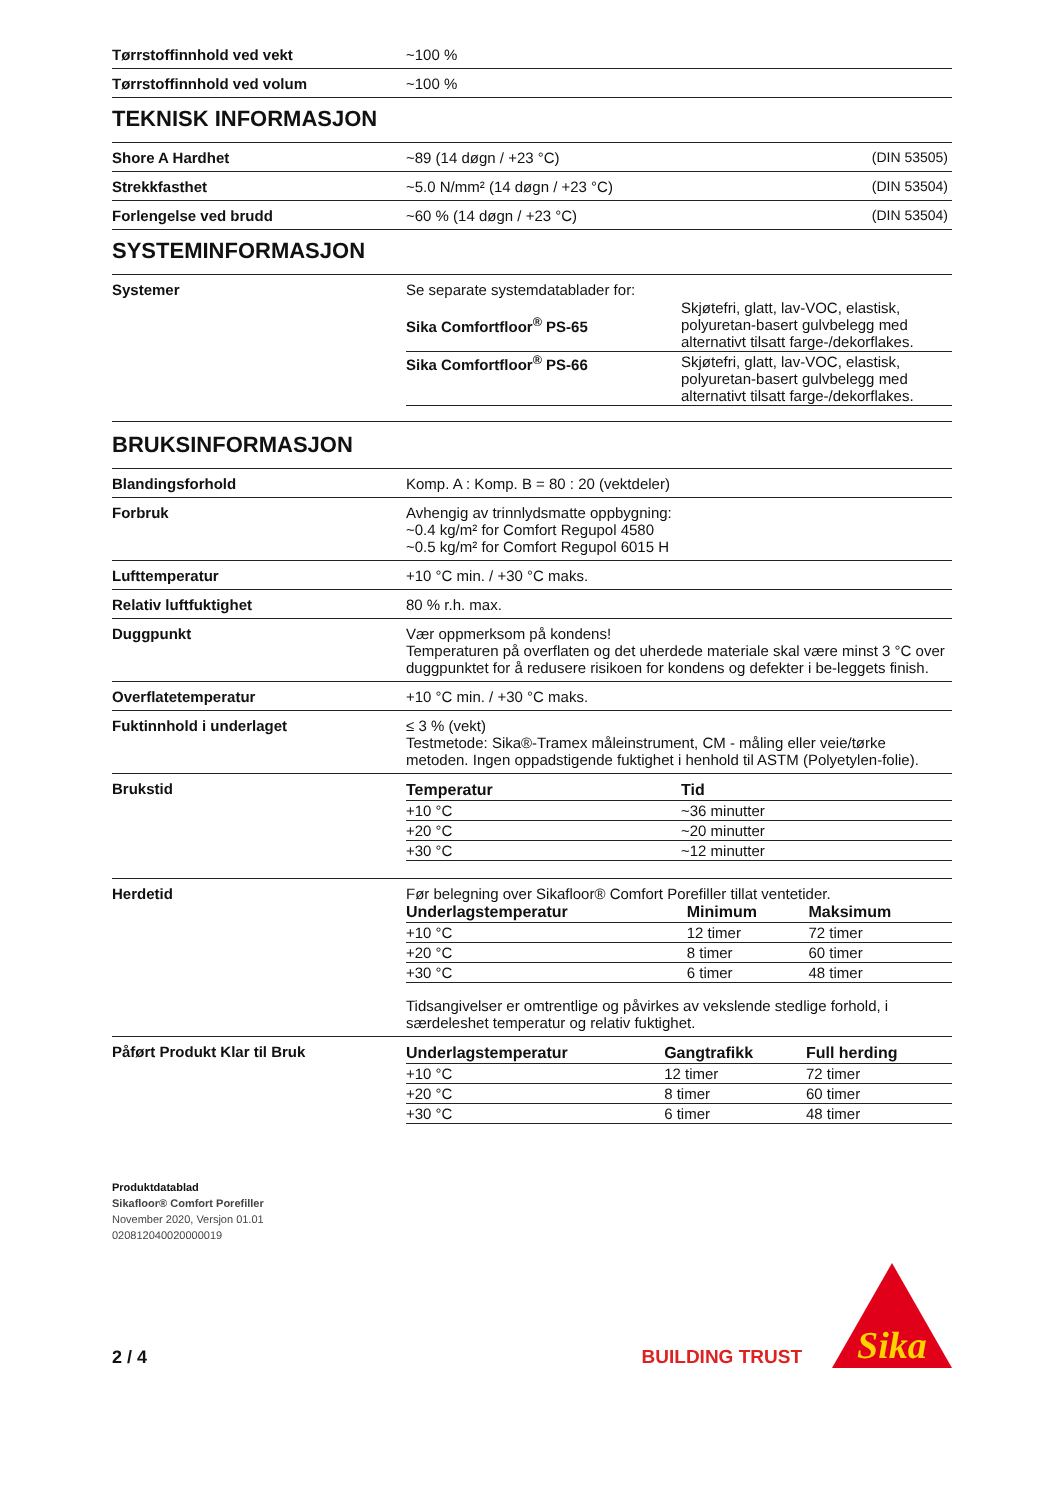| Tørrstoffinnhold ved vekt | ~100 % |
| Tørrstoffinnhold ved volum | ~100 % |
TEKNISK INFORMASJON
| Shore A Hardhet | ~89 (14 døgn / +23 °C) | (DIN 53505) |
| Strekkfasthet | ~5.0 N/mm² (14 døgn / +23 °C) | (DIN 53504) |
| Forlengelse ved brudd | ~60 % (14 døgn / +23 °C) | (DIN 53504) |
SYSTEMINFORMASJON
| Systemer | Se separate systemdatablader for: / Sika Comfortfloor<sup>®</sup> PS-65 / Skjøtefri, glatt, lav-VOC, elastisk, polyuretan-basert gulvbelegg med alternativt tilsatt farge-/dekorflakes. / / Sika Comfortfloor<sup>®</sup> PS-66 / Skjøtefri, glatt, lav-VOC, elastisk, polyuretan-basert gulvbelegg med alternativt tilsatt farge-/dekorflakes. / |
BRUKSINFORMASJON
| Blandingsforhold | Komp. A : Komp. B = 80 : 20 (vektdeler) |
| Forbruk | Avhengig av trinnlydsmatte oppbygning: ~0.4 kg/m² for Comfort Regupol 4580 ~0.5 kg/m² for Comfort Regupol 6015 H |
| Lufttemperatur | +10 °C min. / +30 °C maks. |
| Relativ luftfuktighet | 80 % r.h. max. |
| Duggpunkt | Vær oppmerksom på kondens! Temperaturen på overflaten og det uherdede materiale skal være minst 3 °C over duggpunktet for å redusere risikoen for kondens og defekter i be-leggets finish. |
| Overflatetemperatur | +10 °C min. / +30 °C maks. |
| Fuktinnhold i underlaget | ≤ 3 % (vekt) Testmetode: Sika®-Tramex måleinstrument, CM - måling eller veie/tørke metoden. Ingen oppadstigende fuktighet i henhold til ASTM (Polyetylen-folie). |
| Brukstid | / Temperatur / Tid / / --- / --- / / +10 °C / ~36 minutter / / +20 °C / ~20 minutter / / +30 °C / ~12 minutter / |
| Herdetid | Før belegning over Sikafloor® Comfort Porefiller tillat ventetider. / Underlagstemperatur / Minimum / Maksimum / / --- / --- / --- / / +10 °C / 12 timer / 72 timer / / +20 °C / 8 timer / 60 timer / / +30 °C / 6 timer / 48 timer / Tidsangivelser er omtrentlige og påvirkes av vekslende stedlige forhold, i særdeleshet temperatur og relativ fuktighet. |
| Påført Produkt Klar til Bruk | / Underlagstemperatur / Gangtrafikk / Full herding / / --- / --- / --- / / +10 °C / 12 timer / 72 timer / / +20 °C / 8 timer / 60 timer / / +30 °C / 6 timer / 48 timer / |
Produktdatablad
Sikafloor® Comfort Porefiller
November 2020, Versjon 01.01
020812040020000019
2 / 4
BUILDING TRUST
Sika